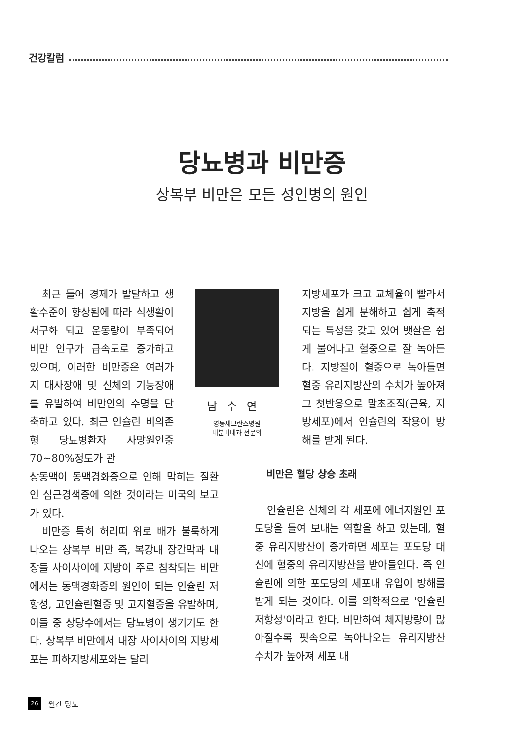건강칼럼
당뇨병과 비만증
상복부 비만은 모든 성인병의 원인
최근 들어 경제가 발달하고 생활수준이 향상됨에 따라 식생활이 서구화 되고 운동량이 부족되어 비만 인구가 급속도로 증가하고 있으며, 이러한 비만증은 여러가지 대사장애 및 신체의 기능장애를 유발하여 비만인의 수명을 단축하고 있다. 최근 인슐린 비의존형 당뇨병환자 사망원인중 70~80%정도가 관
남수연
영동세브란스병원
내분비내과 전문의
상동맥이 동맥경화증으로 인해 막히는 질환인 심근경색증에 의한 것이라는 미국의 보고가 있다.
비만증 특히 허리띠 위로 배가 불룩하게 나오는 상복부 비만 즉, 복강내 장간막과 내장들 사이사이에 지방이 주로 침착되는 비만에서는 동맥경화증의 원인이 되는 인슐린 저항성, 고인슐린혈증 및 고지혈증을 유발하며, 이들 중 상당수에서는 당뇨병이 생기기도 한다. 상복부 비만에서 내장 사이사이의 지방세포는 피하지방세포와는 달리
지방세포가 크고 교체율이 빨라서 지방을 쉽게 분해하고 쉽게 축적되는 특성을 갖고 있어 뱃살은 쉽게 불어나고 혈중으로 잘 녹아든다. 지방질이 혈중으로 녹아들면 혈중 유리지방산의 수치가 높아져 그 첫반응으로 말초조직(근육, 지방세포)에서 인슐린의 작용이 방해를 받게 된다.
비만은 혈당 상승 초래
인슐린은 신체의 각 세포에 에너지원인 포도당을 들여 보내는 역할을 하고 있는데, 혈중 유리지방산이 증가하면 세포는 포도당 대신에 혈중의 유리지방산을 받아들인다. 즉 인슐린에 의한 포도당의 세포내 유입이 방해를 받게 되는 것이다. 이를 의학적으로 '인슐린 저항성'이라고 한다. 비만하여 체지방량이 많아질수록 핏속으로 녹아나오는 유리지방산 수치가 높아져 세포 내
26 월간 당뇨